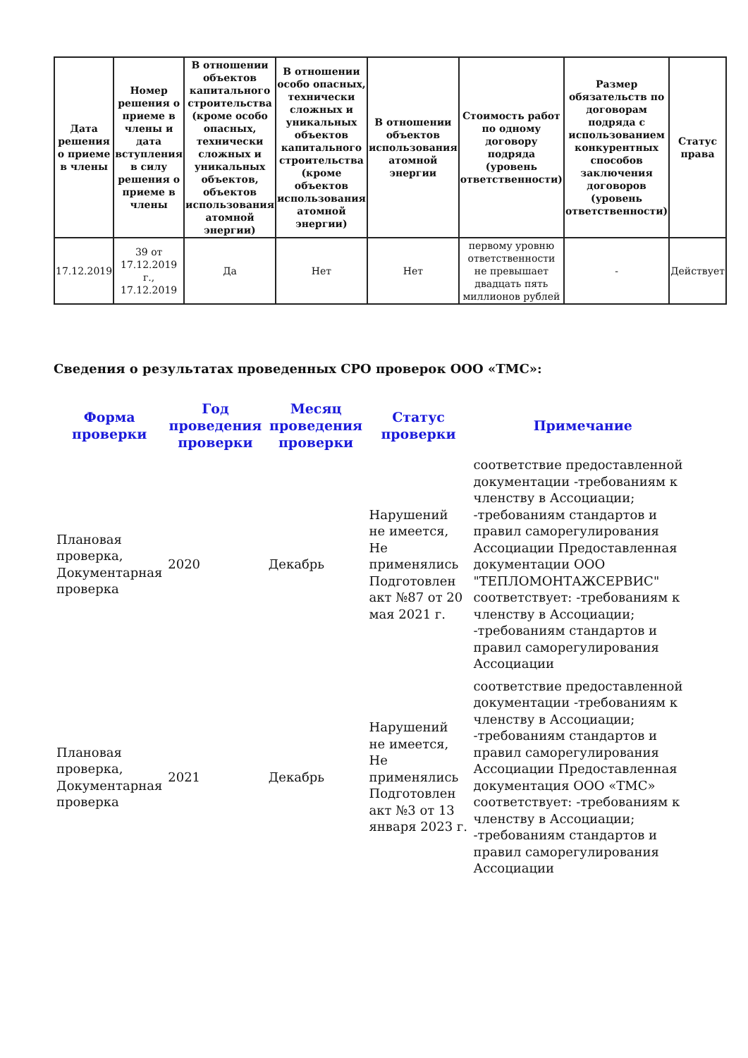| Дата решения о приеме в члены | Номер решения о приеме в члены и дата вступления в силу решения о приеме в члены | В отношении объектов капитального строительства (кроме особо опасных, технически сложных и уникальных объектов, объектов использования атомной энергии) | В отношении особо опасных, технически сложных и уникальных объектов капитального строительства (кроме объектов использования атомной энергии) | В отношении объектов использования атомной энергии | Стоимость работ по одному договору подряда (уровень ответственности) | Размер обязательств по договорам подряда с использованием конкурентных способов заключения договоров (уровень ответственности) | Статус права |
| --- | --- | --- | --- | --- | --- | --- | --- |
| 17.12.2019 | 39 от 17.12.2019 г., 17.12.2019 | Да | Нет | Нет | первому уровню ответственности не превышает двадцать пять миллионов рублей | - | Действует |
Сведения о результатах проведенных СРО проверок ООО «ТМС»:
| Форма проверки | Год проведения проверки | Месяц проведения проверки | Статус проверки | Примечание |
| --- | --- | --- | --- | --- |
| Плановая проверка, Документарная проверка | 2020 | Декабрь | Нарушений не имеется, Не применялись Подготовлен акт №87 от 20 мая 2021 г. | соответствие предоставленной документации -требованиям к членству в Ассоциации; -требованиям стандартов и правил саморегулирования Ассоциации Предоставленная документации ООО "ТЕПЛОМОНТАЖСЕРВИС" соответствует: -требованиям к членству в Ассоциации; -требованиям стандартов и правил саморегулирования Ассоциации |
| Плановая проверка, Документарная проверка | 2021 | Декабрь | Нарушений не имеется, Не применялись Подготовлен акт №3 от 13 января 2023 г. | соответствие предоставленной документации -требованиям к членству в Ассоциации; -требованиям стандартов и правил саморегулирования Ассоциации Предоставленная документация ООО «ТМС» соответствует: -требованиям к членству в Ассоциации; -требованиям стандартов и правил саморегулирования Ассоциации |